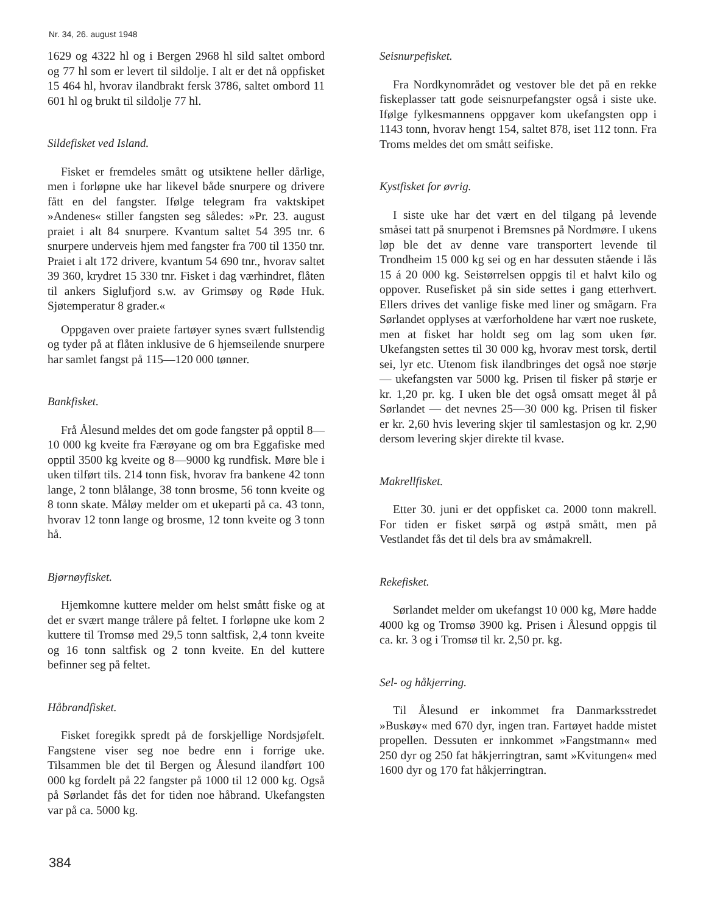Nr. 34, 26. august 1948
1629 og 4322 hl og i Bergen 2968 hl sild saltet ombord og 77 hl som er levert til sildolje. I alt er det nå oppfisket 15 464 hl, hvorav ilandbrakt fersk 3786, saltet ombord 11 601 hl og brukt til sildolje 77 hl.
Sildefisket ved Island.
Fisket er fremdeles smått og utsiktene heller dårlige, men i forløpne uke har likevel både snurpere og drivere fått en del fangster. Ifølge telegram fra vaktskipet »Andenes« stiller fangsten seg således: »Pr. 23. august praiet i alt 84 snurpere. Kvantum saltet 54 395 tnr. 6 snurpere underveis hjem med fangster fra 700 til 1350 tnr. Praiet i alt 172 drivere, kvantum 54 690 tnr., hvorav saltet 39 360, krydret 15 330 tnr. Fisket i dag værhindret, flåten til ankers Siglufjord s.w. av Grimsøy og Røde Huk. Sjøtemperatur 8 grader.«
Oppgaven over praiete fartøyer synes svært fullstendig og tyder på at flåten inklusive de 6 hjemseilende snurpere har samlet fangst på 115—120 000 tønner.
Bankfisket.
Frå Ålesund meldes det om gode fangster på opptil 8—10 000 kg kveite fra Færøyane og om bra Eggafiske med opptil 3500 kg kveite og 8—9000 kg rundfisk. Møre ble i uken tilført tils. 214 tonn fisk, hvorav fra bankene 42 tonn lange, 2 tonn blålange, 38 tonn brosme, 56 tonn kveite og 8 tonn skate. Måløy melder om et ukeparti på ca. 43 tonn, hvorav 12 tonn lange og brosme, 12 tonn kveite og 3 tonn hå.
Bjørnøyfisket.
Hjemkomne kuttere melder om helst smått fiske og at det er svært mange trålere på feltet. I forløpne uke kom 2 kuttere til Tromsø med 29,5 tonn saltfisk, 2,4 tonn kveite og 16 tonn saltfisk og 2 tonn kveite. En del kuttere befinner seg på feltet.
Håbrandfisket.
Fisket foregikk spredt på de forskjellige Nordsjøfelt. Fangstene viser seg noe bedre enn i forrige uke. Tilsammen ble det til Bergen og Ålesund ilandført 100 000 kg fordelt på 22 fangster på 1000 til 12 000 kg. Også på Sørlandet fås det for tiden noe håbrand. Ukefangsten var på ca. 5000 kg.
Seisnurpefisket.
Fra Nordkynområdet og vestover ble det på en rekke fiskeplasser tatt gode seisnurpefangster også i siste uke. Ifølge fylkesmannens oppgaver kom ukefangsten opp i 1143 tonn, hvorav hengt 154, saltet 878, iset 112 tonn. Fra Troms meldes det om smått seifiske.
Kystfisket for øvrig.
I siste uke har det vært en del tilgang på levende småsei tatt på snurpenot i Bremsnes på Nordmøre. I ukens løp ble det av denne vare transportert levende til Trondheim 15 000 kg sei og en har dessuten stående i lås 15 á 20 000 kg. Seistørrelsen oppgis til et halvt kilo og oppover. Rusefisket på sin side settes i gang etterhvert. Ellers drives det vanlige fiske med liner og smågarn. Fra Sørlandet opplyses at værforholdene har vært noe ruskete, men at fisket har holdt seg om lag som uken før. Ukefangsten settes til 30 000 kg, hvorav mest torsk, dertil sei, lyr etc. Utenom fisk ilandbringes det også noe størje — ukefangsten var 5000 kg. Prisen til fisker på størje er kr. 1,20 pr. kg. I uken ble det også omsatt meget ål på Sørlandet — det nevnes 25—30 000 kg. Prisen til fisker er kr. 2,60 hvis levering skjer til samlestasjon og kr. 2,90 dersom levering skjer direkte til kvase.
Makrellfisket.
Etter 30. juni er det oppfisket ca. 2000 tonn makrell. For tiden er fisket sørpå og østpå smått, men på Vestlandet fås det til dels bra av småmakrell.
Rekefisket.
Sørlandet melder om ukefangst 10 000 kg, Møre hadde 4000 kg og Tromsø 3900 kg. Prisen i Ålesund oppgis til ca. kr. 3 og i Tromsø til kr. 2,50 pr. kg.
Sel- og håkjerring.
Til Ålesund er inkommet fra Danmarksstredet »Buskøy« med 670 dyr, ingen tran. Fartøyet hadde mistet propellen. Dessuten er innkommet »Fangstmann« med 250 dyr og 250 fat håkjerringtran, samt »Kvitungen« med 1600 dyr og 170 fat håkjerringtran.
384